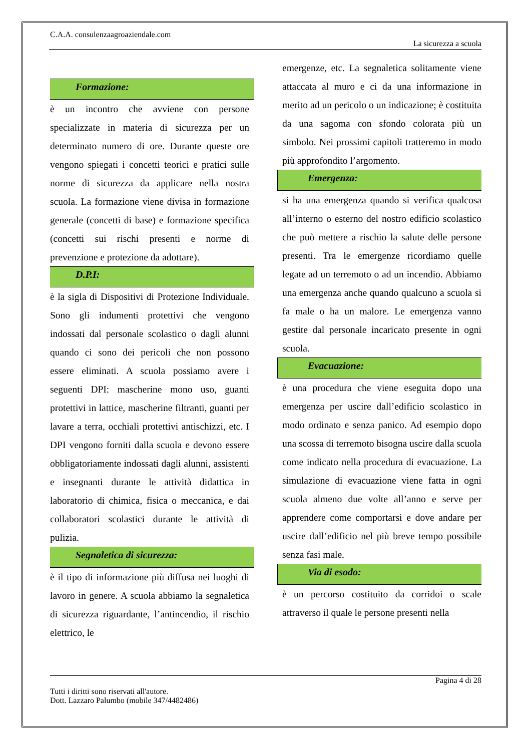C.A.A. consulenzaagroaziendale.com
La sicurezza a scuola
Formazione:
è un incontro che avviene con persone specializzate in materia di sicurezza per un determinato numero di ore. Durante queste ore vengono spiegati i concetti teorici e pratici sulle norme di sicurezza da applicare nella nostra scuola. La formazione viene divisa in formazione generale (concetti di base) e formazione specifica (concetti sui rischi presenti e norme di prevenzione e protezione da adottare).
D.P.I:
è la sigla di Dispositivi di Protezione Individuale. Sono gli indumenti protettivi che vengono indossati dal personale scolastico o dagli alunni quando ci sono dei pericoli che non possono essere eliminati. A scuola possiamo avere i seguenti DPI: mascherine mono uso, guanti protettivi in lattice, mascherine filtranti, guanti per lavare a terra, occhiali protettivi antischizzi, etc. I DPI vengono forniti dalla scuola e devono essere obbligatoriamente indossati dagli alunni, assistenti e insegnanti durante le attività didattica in laboratorio di chimica, fisica o meccanica, e dai collaboratori scolastici durante le attività di pulizia.
Segnaletica di sicurezza:
è il tipo di informazione più diffusa nei luoghi di lavoro in genere. A scuola abbiamo la segnaletica di sicurezza riguardante, l’antincendio, il rischio elettrico, le
emergenze, etc. La segnaletica solitamente viene attaccata al muro e ci da una informazione in merito ad un pericolo o un indicazione; è costituita da una sagoma con sfondo colorata più un simbolo. Nei prossimi capitoli tratteremo in modo più approfondito l’argomento.
Emergenza:
si ha una emergenza quando si verifica qualcosa all’interno o esterno del nostro edificio scolastico che può mettere a rischio la salute delle persone presenti. Tra le emergenze ricordiamo quelle legate ad un terremoto o ad un incendio. Abbiamo una emergenza anche quando qualcuno a scuola si fa male o ha un malore. Le emergenza vanno gestite dal personale incaricato presente in ogni scuola.
Evacuazione:
è una procedura che viene eseguita dopo una emergenza per uscire dall’edificio scolastico in modo ordinato e senza panico. Ad esempio dopo una scossa di terremoto bisogna uscire dalla scuola come indicato nella procedura di evacuazione. La simulazione di evacuazione viene fatta in ogni scuola almeno due volte all’anno e serve per apprendere come comportarsi e dove andare per uscire dall’edificio nel più breve tempo possibile senza fasi male.
Via di esodo:
è un percorso costituito da corridoi o scale attraverso il quale le persone presenti nella
Pagina 4 di 28
Tutti i diritti sono riservati all'autore.
Dott. Lazzaro Palumbo (mobile 347/4482486)